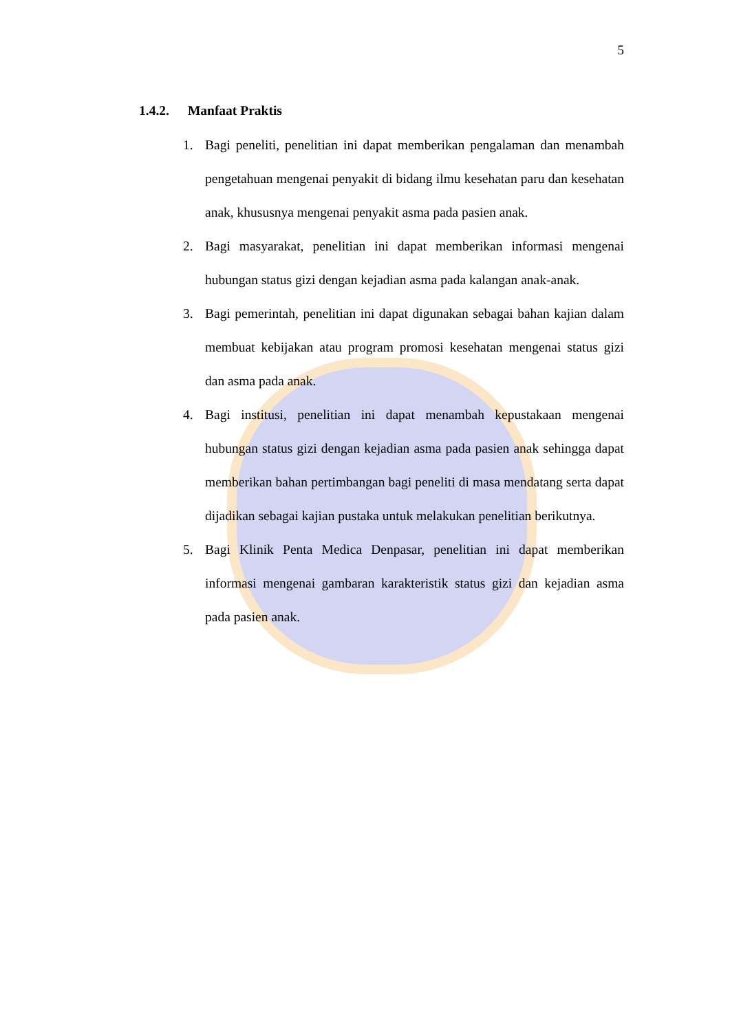5
1.4.2. Manfaat Praktis
1. Bagi peneliti, penelitian ini dapat memberikan pengalaman dan menambah pengetahuan mengenai penyakit di bidang ilmu kesehatan paru dan kesehatan anak, khususnya mengenai penyakit asma pada pasien anak.
2. Bagi masyarakat, penelitian ini dapat memberikan informasi mengenai hubungan status gizi dengan kejadian asma pada kalangan anak-anak.
3. Bagi pemerintah, penelitian ini dapat digunakan sebagai bahan kajian dalam membuat kebijakan atau program promosi kesehatan mengenai status gizi dan asma pada anak.
4. Bagi institusi, penelitian ini dapat menambah kepustakaan mengenai hubungan status gizi dengan kejadian asma pada pasien anak sehingga dapat memberikan bahan pertimbangan bagi peneliti di masa mendatang serta dapat dijadikan sebagai kajian pustaka untuk melakukan penelitian berikutnya.
5. Bagi Klinik Penta Medica Denpasar, penelitian ini dapat memberikan informasi mengenai gambaran karakteristik status gizi dan kejadian asma pada pasien anak.